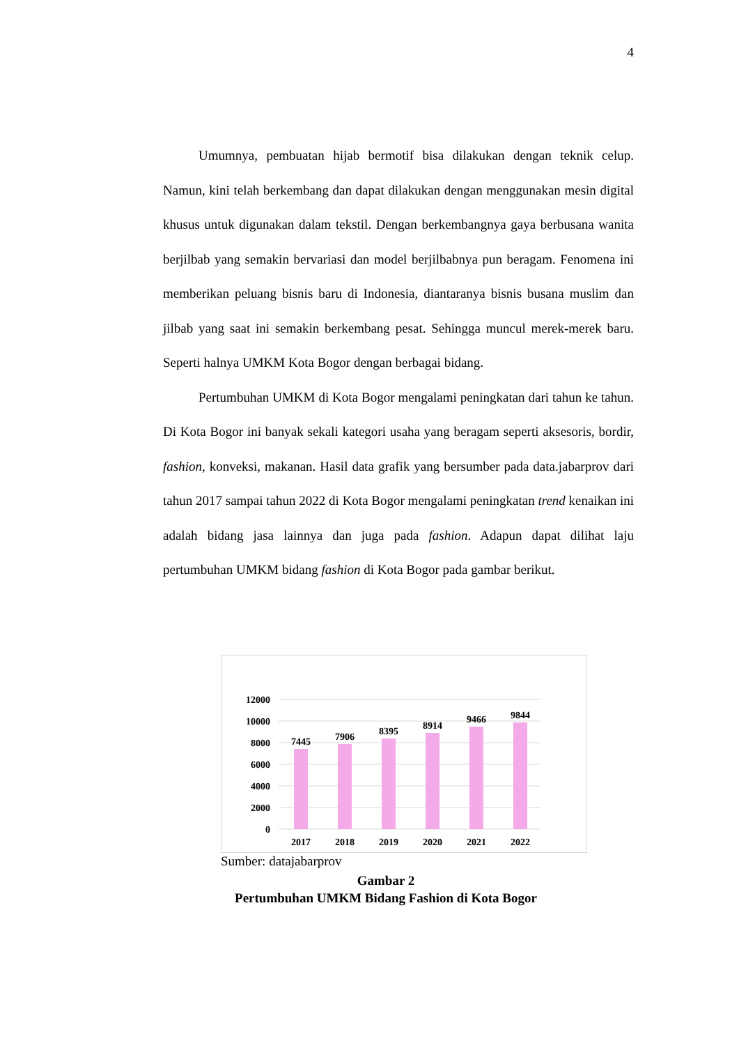4
Umumnya, pembuatan hijab bermotif bisa dilakukan dengan teknik celup. Namun, kini telah berkembang dan dapat dilakukan dengan menggunakan mesin digital khusus untuk digunakan dalam tekstil. Dengan berkembangnya gaya berbusana wanita berjilbab yang semakin bervariasi dan model berjilbabnya pun beragam. Fenomena ini memberikan peluang bisnis baru di Indonesia, diantaranya bisnis busana muslim dan jilbab yang saat ini semakin berkembang pesat. Sehingga muncul merek-merek baru. Seperti halnya UMKM Kota Bogor dengan berbagai bidang.
Pertumbuhan UMKM di Kota Bogor mengalami peningkatan dari tahun ke tahun. Di Kota Bogor ini banyak sekali kategori usaha yang beragam seperti aksesoris, bordir, fashion, konveksi, makanan. Hasil data grafik yang bersumber pada data.jabarprov dari tahun 2017 sampai tahun 2022 di Kota Bogor mengalami peningkatan trend kenaikan ini adalah bidang jasa lainnya dan juga pada fashion. Adapun dapat dilihat laju pertumbuhan UMKM bidang fashion di Kota Bogor pada gambar berikut.
12000
10000
8000
6000
4000
2000
0
7445
7906
8395
8914
9466
9844
2017
2018
2019
2020
2021
2022
Sumber: datajabarprov
Gambar 2
Pertumbuhan UMKM Bidang Fashion di Kota Bogor